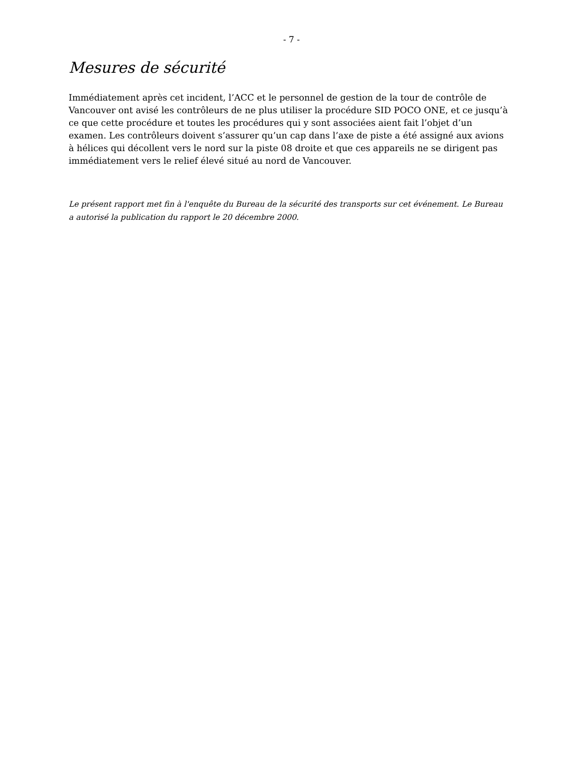- 7 -
Mesures de sécurité
Immédiatement après cet incident, l’ACC et le personnel de gestion de la tour de contrôle de Vancouver ont avisé les contrôleurs de ne plus utiliser la procédure SID POCO ONE, et ce jusqu’à ce que cette procédure et toutes les procédures qui y sont associées aient fait l’objet d’un examen. Les contrôleurs doivent s’assurer qu’un cap dans l’axe de piste a été assigné aux avions à hélices qui décollent vers le nord sur la piste 08 droite et que ces appareils ne se dirigent pas immédiatement vers le relief élevé situé au nord de Vancouver.
Le présent rapport met fin à l'enquête du Bureau de la sécurité des transports sur cet événement. Le Bureau a autorisé la publication du rapport le 20 décembre 2000.